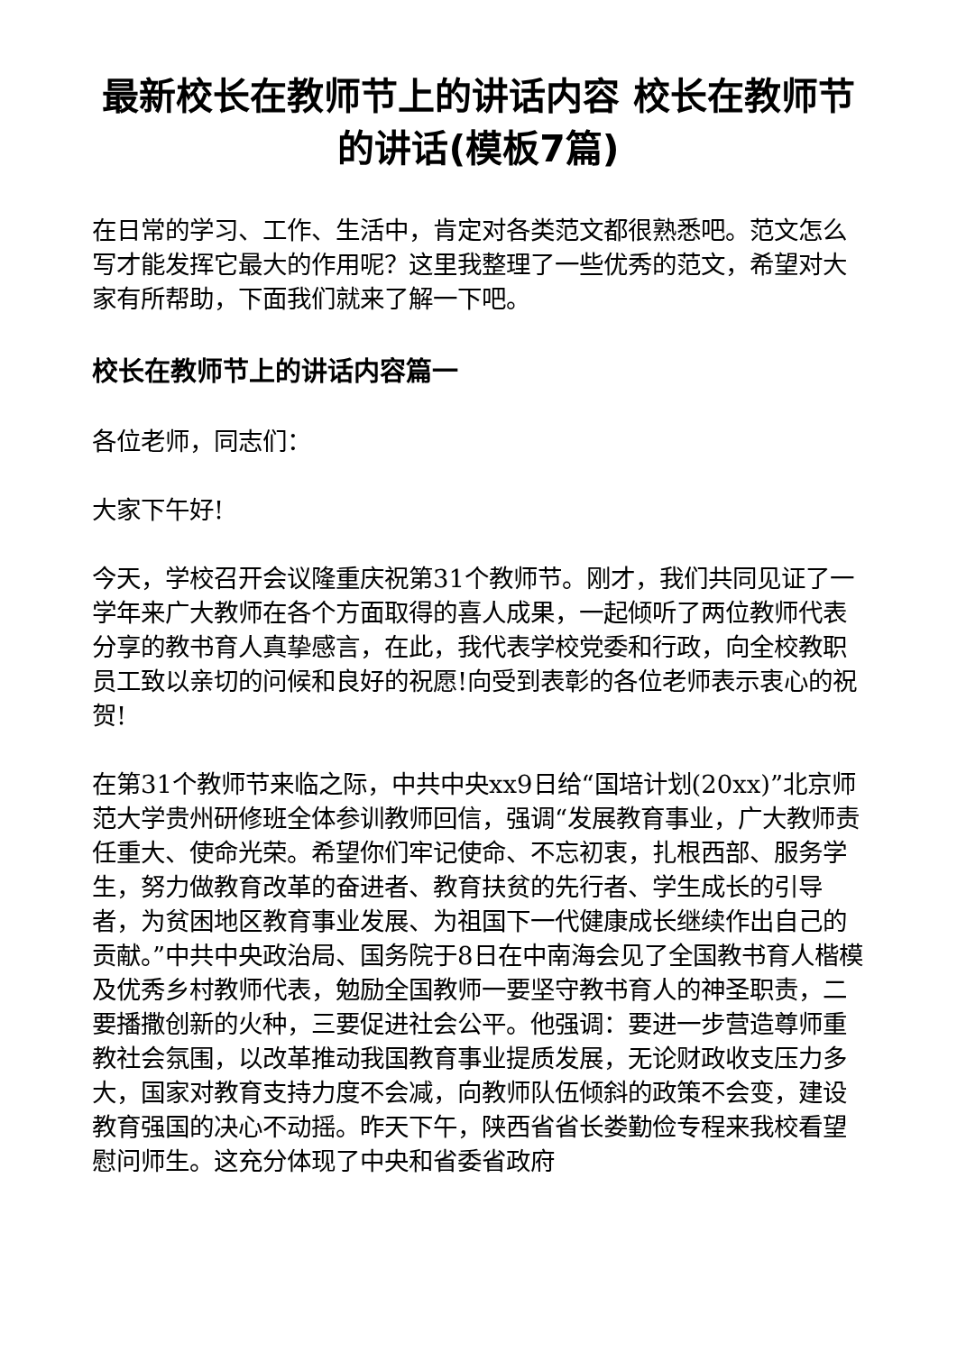最新校长在教师节上的讲话内容 校长在教师节的讲话(模板7篇)
在日常的学习、工作、生活中，肯定对各类范文都很熟悉吧。范文怎么写才能发挥它最大的作用呢？这里我整理了一些优秀的范文，希望对大家有所帮助，下面我们就来了解一下吧。
校长在教师节上的讲话内容篇一
各位老师，同志们：
大家下午好!
今天，学校召开会议隆重庆祝第31个教师节。刚才，我们共同见证了一学年来广大教师在各个方面取得的喜人成果，一起倾听了两位教师代表分享的教书育人真挚感言，在此，我代表学校党委和行政，向全校教职员工致以亲切的问候和良好的祝愿!向受到表彰的各位老师表示衷心的祝贺!
在第31个教师节来临之际，中共中央xx9日给“国培计划(20xx)”北京师范大学贵州研修班全体参训教师回信，强调“发展教育事业，广大教师责任重大、使命光荣。希望你们牢记使命、不忘初衷，扎根西部、服务学生，努力做教育改革的奋进者、教育扶贫的先行者、学生成长的引导者，为贫困地区教育事业发展、为祖国下一代健康成长继续作出自己的贡献。”中共中央政治局、国务院于8日在中南海会见了全国教书育人楷模及优秀乡村教师代表，勉励全国教师一要坚守教书育人的神圣职责，二要播撒创新的火种，三要促进社会公平。他强调：要进一步营造尊师重教社会氛围，以改革推动我国教育事业提质发展，无论财政收支压力多大，国家对教育支持力度不会减，向教师队伍倾斜的政策不会变，建设教育强国的决心不动摇。昨天下午，陕西省省长娄勤俭专程来我校看望慰问师生。这充分体现了中央和省委省政府